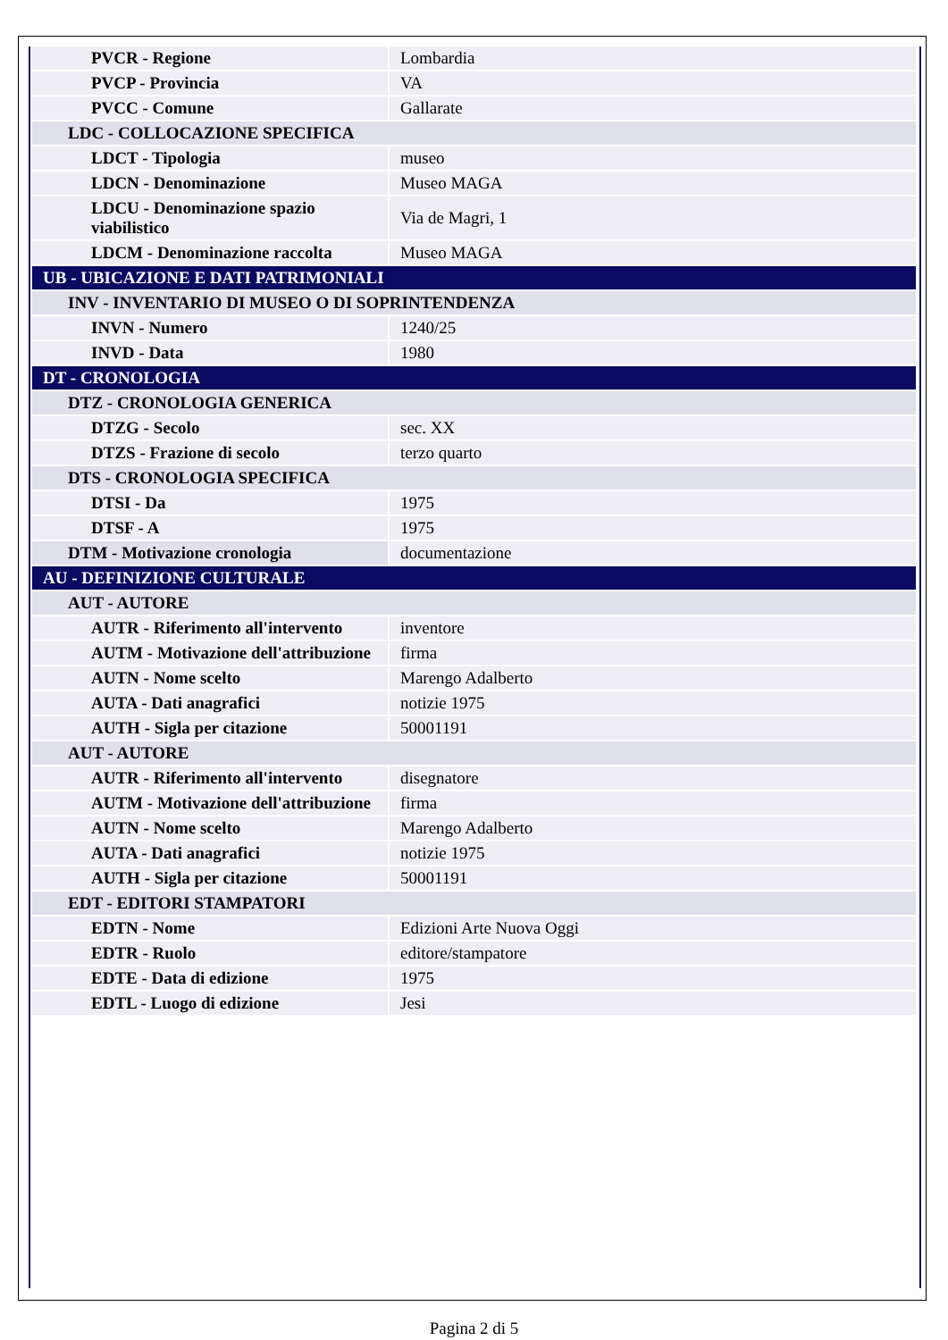| PVCR - Regione | Lombardia |
| PVCP - Provincia | VA |
| PVCC - Comune | Gallarate |
| LDC - COLLOCAZIONE SPECIFICA | |
| LDCT - Tipologia | museo |
| LDCN - Denominazione | Museo MAGA |
| LDCU - Denominazione spazio viabilistico | Via de Magri, 1 |
| LDCM - Denominazione raccolta | Museo MAGA |
| UB - UBICAZIONE E DATI PATRIMONIALI | |
| INV - INVENTARIO DI MUSEO O DI SOPRINTENDENZA | |
| INVN - Numero | 1240/25 |
| INVD - Data | 1980 |
| DT - CRONOLOGIA | |
| DTZ - CRONOLOGIA GENERICA | |
| DTZG - Secolo | sec. XX |
| DTZS - Frazione di secolo | terzo quarto |
| DTS - CRONOLOGIA SPECIFICA | |
| DTSI - Da | 1975 |
| DTSF - A | 1975 |
| DTM - Motivazione cronologia | documentazione |
| AU - DEFINIZIONE CULTURALE | |
| AUT - AUTORE | |
| AUTR - Riferimento all'intervento | inventore |
| AUTM - Motivazione dell'attribuzione | firma |
| AUTN - Nome scelto | Marengo Adalberto |
| AUTA - Dati anagrafici | notizie 1975 |
| AUTH - Sigla per citazione | 50001191 |
| AUT - AUTORE | |
| AUTR - Riferimento all'intervento | disegnatore |
| AUTM - Motivazione dell'attribuzione | firma |
| AUTN - Nome scelto | Marengo Adalberto |
| AUTA - Dati anagrafici | notizie 1975 |
| AUTH - Sigla per citazione | 50001191 |
| EDT - EDITORI STAMPATORI | |
| EDTN - Nome | Edizioni Arte Nuova Oggi |
| EDTR - Ruolo | editore/stampatore |
| EDTE - Data di edizione | 1975 |
| EDTL - Luogo di edizione | Jesi |
Pagina 2 di 5